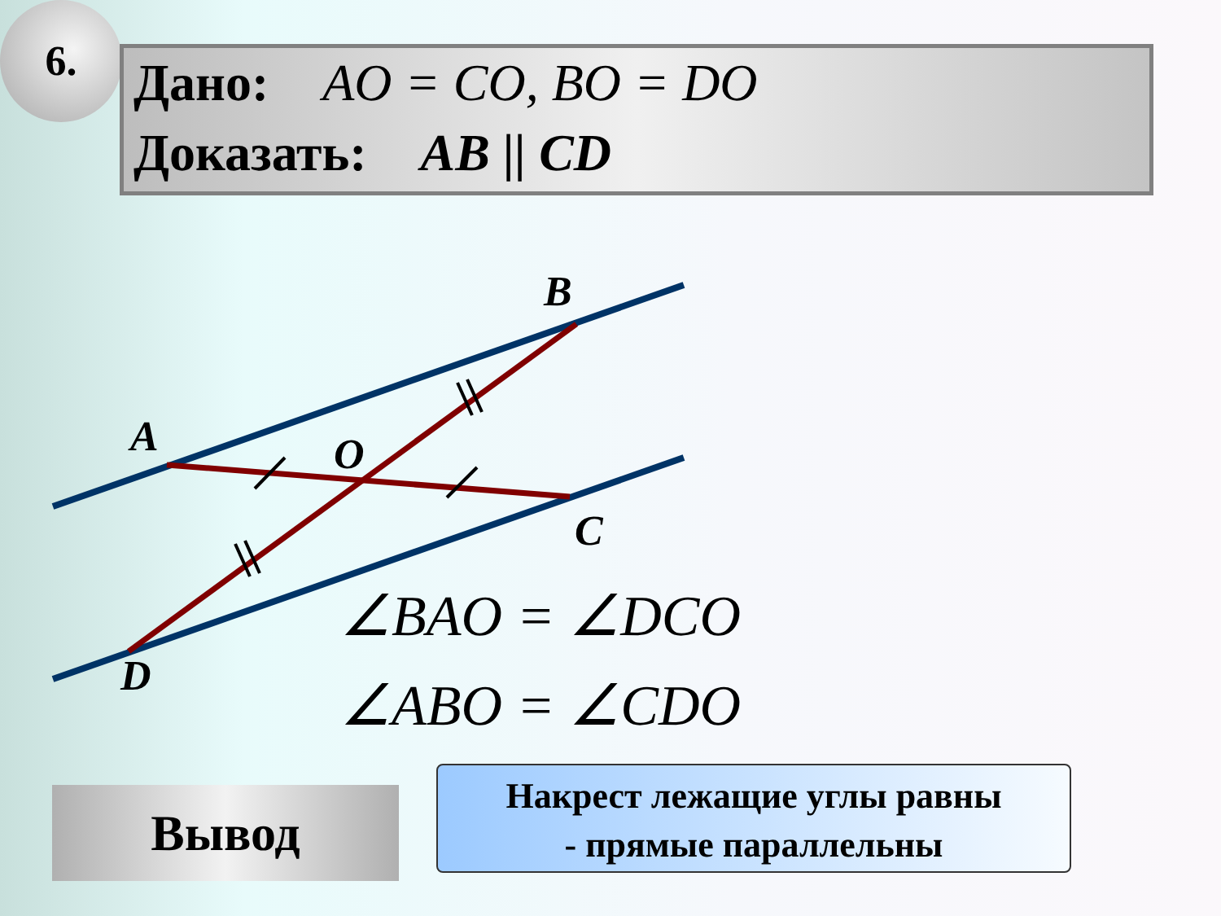6.
Дано: AO = CO, BO = DO
Доказать: AB || CD
B
A O
C
D
∠BAO = ∠DCO
∠ABO = ∠CDO
Вывод
Накрест лежащие углы равны
- прямые параллельны